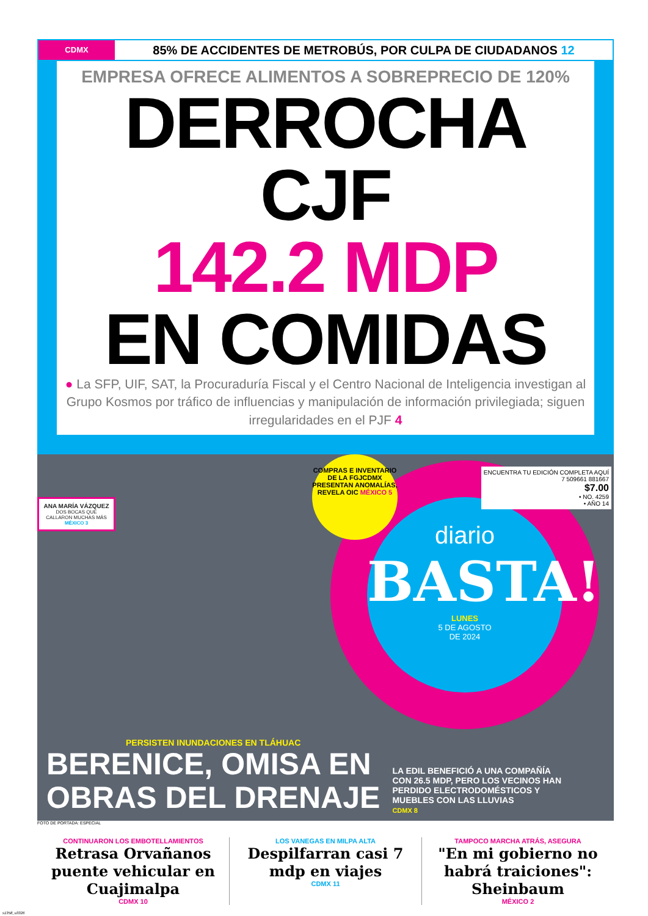CDMX
85% DE ACCIDENTES DE METROBÚS, POR CULPA DE CIUDADANOS 12
EMPRESA OFRECE ALIMENTOS A SOBREPRECIO DE 120%
DERROCHA CJF
142.2 MDP
EN COMIDAS
● La SFP, UIF, SAT, la Procuraduría Fiscal y el Centro Nacional de Inteligencia investigan al Grupo Kosmos por tráfico de influencias y manipulación de información privilegiada; siguen irregularidades en el PJF 4
ANA MARÍA VÁZQUEZ
DOS BOCAS QUE CALLARON MUCHAS MÁS MÉXICO 3
diario
BASTA!
LUNES
5 DE AGOSTO
DE 2024
COMPRAS E INVENTARIO DE LA FGJCDMX PRESENTAN ANOMALÍAS, REVELA OIC MÉXICO 5
ENCUENTRA TU EDICIÓN COMPLETA AQUÍ
7 509661 881667
$7.00
• NO. 4259
• AÑO 14
PERSISTEN INUNDACIONES EN TLÁHUAC
BERENICE, OMISA EN
OBRAS DEL DRENAJE
LA EDIL BENEFICIÓ A UNA COMPAÑÍA CON 26.5 MDP, PERO LOS VECINOS HAN PERDIDO ELECTRODOMÉSTICOS Y MUEBLES CON LAS LLUVIAS
CDMX 8
FOTO DE PORTADA: ESPECIAL
CONTINUARON LOS EMBOTELLAMIENTOS
Retrasa Orvañanos puente vehicular en Cuajimalpa
CDMX 10
LOS VANEGAS EN MILPA ALTA
Despilfarran casi 7 mdp en viajes
CDMX 11
TAMPOCO MARCHA ATRÁS, ASEGURA
"En mi gobierno no habrá traiciones": Sheinbaum
MÉXICO 2
s1358_u3326